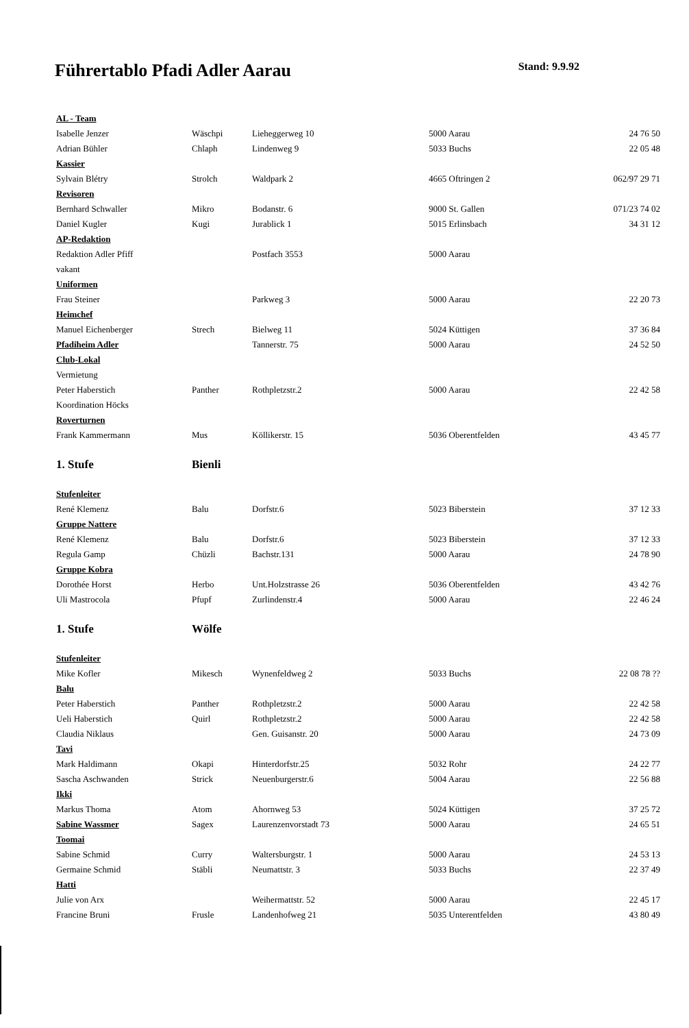Führertablo Pfadi Adler Aarau
Stand: 9.9.92
| AL - Team | | | | |
| Isabelle Jenzer | Wäschpi | Lieheggerweg 10 | 5000 Aarau | 24 76 50 |
| Adrian Bühler | Chlaph | Lindenweg 9 | 5033 Buchs | 22 05 48 |
| Kassier | | | | |
| Sylvain Blétry | Strolch | Waldpark 2 | 4665 Oftringen 2 | 062/97 29 71 |
| Revisoren | | | | |
| Bernhard Schwaller | Mikro | Bodanstr. 6 | 9000 St. Gallen | 071/23 74 02 |
| Daniel Kugler | Kugi | Jurablick 1 | 5015 Erlinsbach | 34 31 12 |
| AP-Redaktion | | | | |
| Redaktion Adler Pfiff | | Postfach 3553 | 5000 Aarau | |
| vakant | | | | |
| Uniformen | | | | |
| Frau Steiner | | Parkweg 3 | 5000 Aarau | 22 20 73 |
| Heimchef | | | | |
| Manuel Eichenberger | Strech | Bielweg 11 | 5024 Küttigen | 37 36 84 |
| Pfadiheim Adler | | Tannerstr. 75 | 5000 Aarau | 24 52 50 |
| Club-Lokal | | | | |
| Vermietung | | | | |
| Peter Haberstich | Panther | Rothpletzstr.2 | 5000 Aarau | 22 42 58 |
| Koordination Höcks | | | | |
| Roverturnen | | | | |
| Frank Kammermann | Mus | Köllikerstr. 15 | 5036 Oberentfelden | 43 45 77 |
| 1. Stufe | Bienli | | | |
| Stufenleiter | | | | |
| René Klemenz | Balu | Dorfstr.6 | 5023 Biberstein | 37 12 33 |
| Gruppe Nattere | | | | |
| René Klemenz | Balu | Dorfstr.6 | 5023 Biberstein | 37 12 33 |
| Regula Gamp | Chüzli | Bachstr.131 | 5000 Aarau | 24 78 90 |
| Gruppe Kobra | | | | |
| Dorothée Horst | Herbo | Unt.Holzstrasse 26 | 5036 Oberentfelden | 43 42 76 |
| Uli Mastrocola | Pfupf | Zurlindenstr.4 | 5000 Aarau | 22 46 24 |
| 1. Stufe | Wölfe | | | |
| Stufenleiter | | | | |
| Mike Kofler | Mikesch | Wynenfeldweg 2 | 5033 Buchs | 22 08 78 ?? |
| Balu | | | | |
| Peter Haberstich | Panther | Rothpletzstr.2 | 5000 Aarau | 22 42 58 |
| Ueli Haberstich | Quirl | Rothpletzstr.2 | 5000 Aarau | 22 42 58 |
| Claudia Niklaus | | Gen. Guisanstr. 20 | 5000 Aarau | 24 73 09 |
| Tavi | | | | |
| Mark Haldimann | Okapi | Hinterdorfstr.25 | 5032 Rohr | 24 22 77 |
| Sascha Aschwanden | Strick | Neuenburgerstr.6 | 5004 Aarau | 22 56 88 |
| Ikki | | | | |
| Markus Thoma | Atom | Ahornweg 53 | 5024 Küttigen | 37 25 72 |
| Sabine Wassmer | Sagex | Laurenzenvorstadt 73 | 5000 Aarau | 24 65 51 |
| Toomai | | | | |
| Sabine Schmid | Curry | Waltersburgstr. 1 | 5000 Aarau | 24 53 13 |
| Germaine Schmid | Stäbli | Neumattstr. 3 | 5033 Buchs | 22 37 49 |
| Hatti | | | | |
| Julie von Arx | | Weihermattstr. 52 | 5000 Aarau | 22 45 17 |
| Francine Bruni | Frusle | Landenhofweg 21 | 5035 Unterentfelden | 43 80 49 |